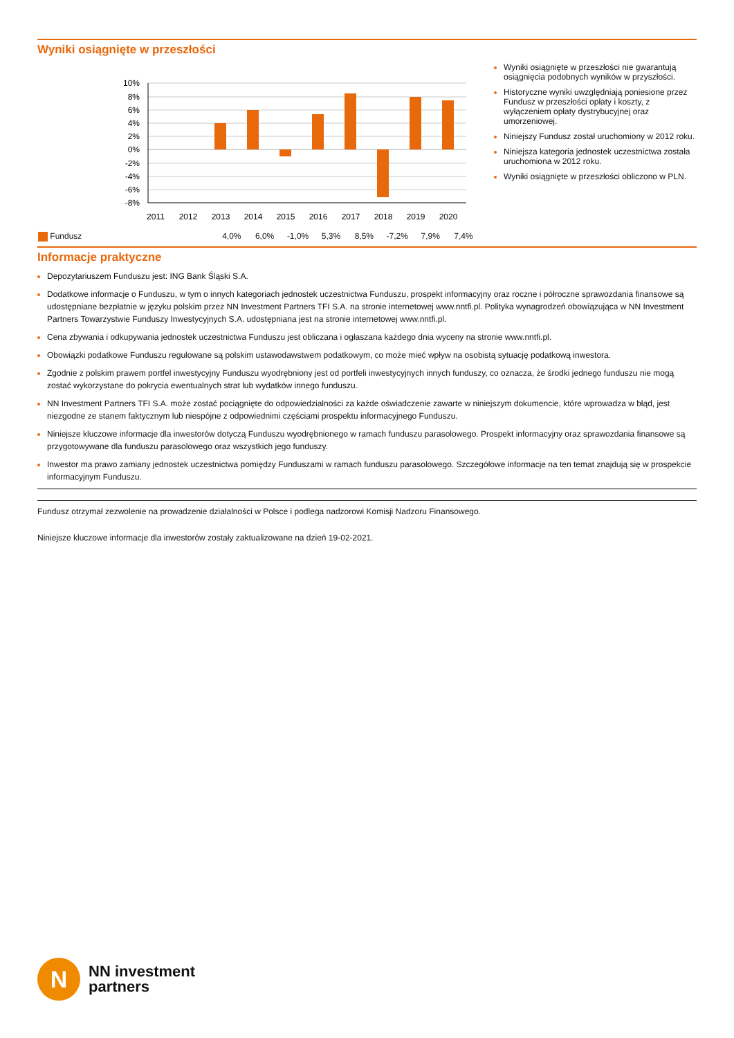Wyniki osiągnięte w przeszłości
10%
8%
6%
4%
2%
0%
-2%
-4%
-6%
-8%
2011
2012
2013
2014
2015
2016
2017
2018
2019
2020
| Fundusz | | | 4,0% | 6,0% | -1,0% | 5,3% | 8,5% | -7,2% | 7,9% | 7,4% |
Wyniki osiągnięte w przeszłości nie gwarantują osiągnięcia podobnych wyników w przyszłości.
Historyczne wyniki uwzględniają poniesione przez Fundusz w przeszłości opłaty i koszty, z wyłączeniem opłaty dystrybucyjnej oraz umorzeniowej.
Niniejszy Fundusz został uruchomiony w 2012 roku.
Niniejsza kategoria jednostek uczestnictwa została uruchomiona w 2012 roku.
Wyniki osiągnięte w przeszłości obliczono w PLN.
Informacje praktyczne
Depozytariuszem Funduszu jest: ING Bank Śląski S.A.
Dodatkowe informacje o Funduszu, w tym o innych kategoriach jednostek uczestnictwa Funduszu, prospekt informacyjny oraz roczne i półroczne sprawozdania finansowe są udostępniane bezpłatnie w języku polskim przez NN Investment Partners TFI S.A. na stronie internetowej www.nntfi.pl. Polityka wynagrodzeń obowiązująca w NN Investment Partners Towarzystwie Funduszy Inwestycyjnych S.A. udostępniana jest na stronie internetowej www.nntfi.pl.
Cena zbywania i odkupywania jednostek uczestnictwa Funduszu jest obliczana i ogłaszana każdego dnia wyceny na stronie www.nntfi.pl.
Obowiązki podatkowe Funduszu regulowane są polskim ustawodawstwem podatkowym, co może mieć wpływ na osobistą sytuację podatkową inwestora.
Zgodnie z polskim prawem portfel inwestycyjny Funduszu wyodrębniony jest od portfeli inwestycyjnych innych funduszy, co oznacza, że środki jednego funduszu nie mogą zostać wykorzystane do pokrycia ewentualnych strat lub wydatków innego funduszu.
NN Investment Partners TFI S.A. może zostać pociągnięte do odpowiedzialności za każde oświadczenie zawarte w niniejszym dokumencie, które wprowadza w błąd, jest niezgodne ze stanem faktycznym lub niespójne z odpowiednimi częściami prospektu informacyjnego Funduszu.
Niniejsze kluczowe informacje dla inwestorów dotyczą Funduszu wyodrębnionego w ramach funduszu parasolowego. Prospekt informacyjny oraz sprawozdania finansowe są przygotowywane dla funduszu parasolowego oraz wszystkich jego funduszy.
Inwestor ma prawo zamiany jednostek uczestnictwa pomiędzy Funduszami w ramach funduszu parasolowego. Szczegółowe informacje na ten temat znajdują się w prospekcie informacyjnym Funduszu.
Fundusz otrzymał zezwolenie na prowadzenie działalności w Polsce i podlega nadzorowi Komisji Nadzoru Finansowego.
Niniejsze kluczowe informacje dla inwestorów zostały zaktualizowane na dzień 19-02-2021.
N
NN investment
partners